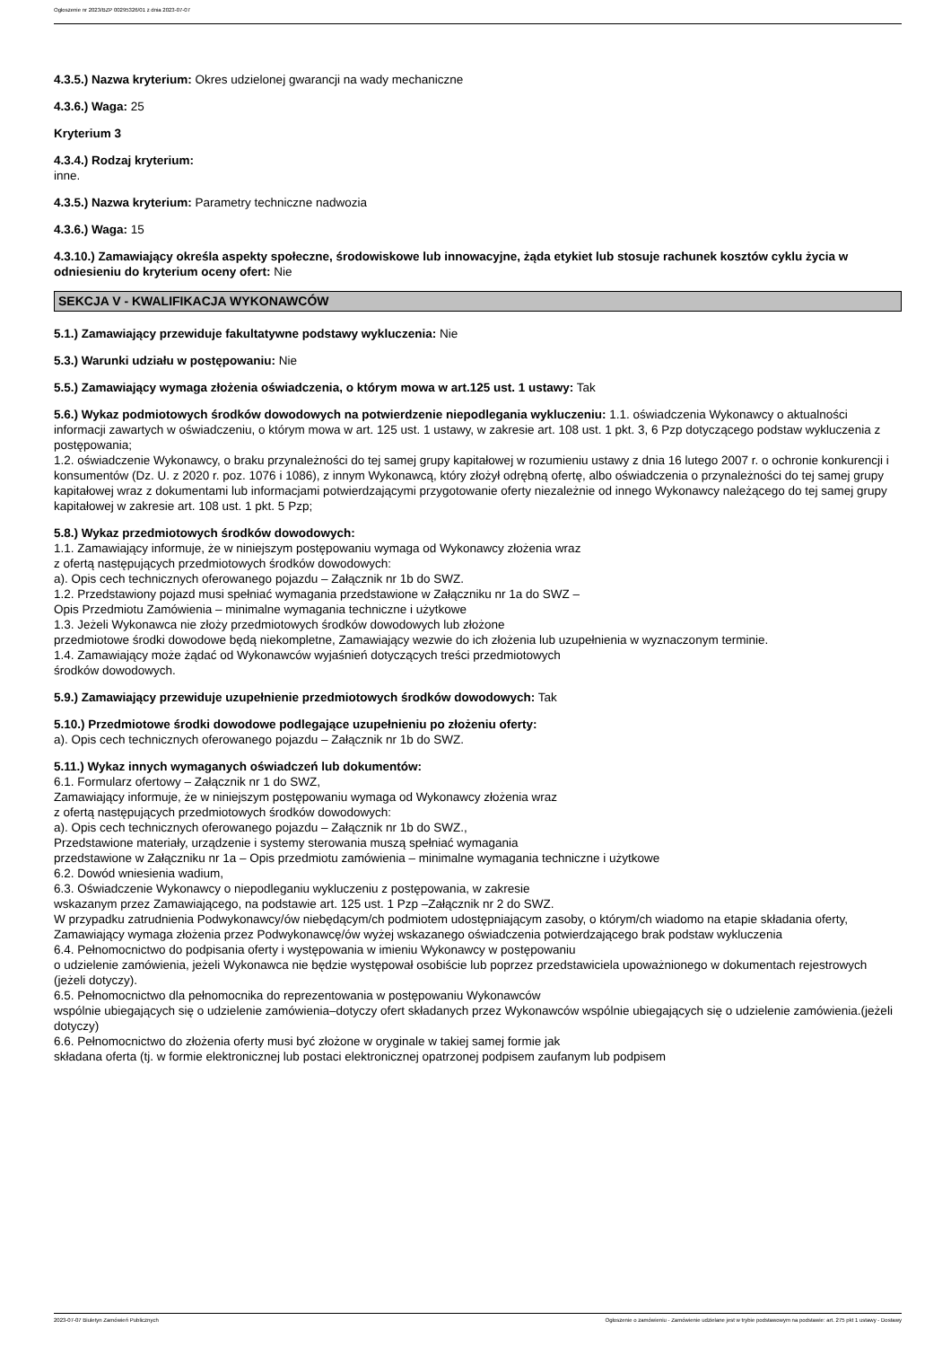Ogłoszenie nr 2023/BZP 00295326/01 z dnia 2023-07-07
4.3.5.) Nazwa kryterium: Okres udzielonej gwarancji na wady mechaniczne
4.3.6.) Waga: 25
Kryterium 3
4.3.4.) Rodzaj kryterium:
inne.
4.3.5.) Nazwa kryterium: Parametry techniczne nadwozia
4.3.6.) Waga: 15
4.3.10.) Zamawiający określa aspekty społeczne, środowiskowe lub innowacyjne, żąda etykiet lub stosuje rachunek kosztów cyklu życia w odniesieniu do kryterium oceny ofert: Nie
SEKCJA V - KWALIFIKACJA WYKONAWCÓW
5.1.) Zamawiający przewiduje fakultatywne podstawy wykluczenia: Nie
5.3.) Warunki udziału w postępowaniu: Nie
5.5.) Zamawiający wymaga złożenia oświadczenia, o którym mowa w art.125 ust. 1 ustawy: Tak
5.6.) Wykaz podmiotowych środków dowodowych na potwierdzenie niepodlegania wykluczeniu: 1.1. oświadczenia Wykonawcy o aktualności informacji zawartych w oświadczeniu, o którym mowa w art. 125 ust. 1 ustawy, w zakresie art. 108 ust. 1 pkt. 3, 6 Pzp dotyczącego podstaw wykluczenia z postępowania;
1.2. oświadczenie Wykonawcy, o braku przynależności do tej samej grupy kapitałowej w rozumieniu ustawy z dnia 16 lutego 2007 r. o ochronie konkurencji i konsumentów (Dz. U. z 2020 r. poz. 1076 i 1086), z innym Wykonawcą, który złożył odrębną ofertę, albo oświadczenia o przynależności do tej samej grupy kapitałowej wraz z dokumentami lub informacjami potwierdzającymi przygotowanie oferty niezależnie od innego Wykonawcy należącego do tej samej grupy kapitałowej w zakresie art. 108 ust. 1 pkt. 5 Pzp;
5.8.) Wykaz przedmiotowych środków dowodowych:
1.1. Zamawiający informuje, że w niniejszym postępowaniu wymaga od Wykonawcy złożenia wraz
z ofertą następujących przedmiotowych środków dowodowych:
a). Opis cech technicznych oferowanego pojazdu – Załącznik nr 1b do SWZ.
1.2. Przedstawiony pojazd musi spełniać wymagania przedstawione w Załączniku nr 1a do SWZ –
Opis Przedmiotu Zamówienia – minimalne wymagania techniczne i użytkowe
1.3. Jeżeli Wykonawca nie złoży przedmiotowych środków dowodowych lub złożone
przedmiotowe środki dowodowe będą niekompletne, Zamawiający wezwie do ich złożenia lub uzupełnienia w wyznaczonym terminie.
1.4. Zamawiający może żądać od Wykonawców wyjaśnień dotyczących treści przedmiotowych
środków dowodowych.
5.9.) Zamawiający przewiduje uzupełnienie przedmiotowych środków dowodowych: Tak
5.10.) Przedmiotowe środki dowodowe podlegające uzupełnieniu po złożeniu oferty:
a). Opis cech technicznych oferowanego pojazdu – Załącznik nr 1b do SWZ.
5.11.) Wykaz innych wymaganych oświadczeń lub dokumentów:
6.1. Formularz ofertowy – Załącznik nr 1 do SWZ,
Zamawiający informuje, że w niniejszym postępowaniu wymaga od Wykonawcy złożenia wraz
z ofertą następujących przedmiotowych środków dowodowych:
a). Opis cech technicznych oferowanego pojazdu – Załącznik nr 1b do SWZ.,
Przedstawione materiały, urządzenie i systemy sterowania muszą spełniać wymagania
przedstawione w Załączniku nr 1a – Opis przedmiotu zamówienia – minimalne wymagania techniczne i użytkowe
6.2. Dowód wniesienia wadium,
6.3. Oświadczenie Wykonawcy o niepodleganiu wykluczeniu z postępowania, w zakresie
wskazanym przez Zamawiającego, na podstawie art. 125 ust. 1 Pzp –Załącznik nr 2 do SWZ.
W przypadku zatrudnienia Podwykonawcy/ów niebędącym/ch podmiotem udostępniającym zasoby, o którym/ch wiadomo na etapie składania oferty, Zamawiający wymaga złożenia przez Podwykonawcę/ów wyżej wskazanego oświadczenia potwierdzającego brak podstaw wykluczenia
6.4. Pełnomocnictwo do podpisania oferty i występowania w imieniu Wykonawcy w postępowaniu
o udzielenie zamówienia, jeżeli Wykonawca nie będzie występował osobiście lub poprzez przedstawiciela upoważnionego w dokumentach rejestrowych (jeżeli dotyczy).
6.5. Pełnomocnictwo dla pełnomocnika do reprezentowania w postępowaniu Wykonawców
wspólnie ubiegających się o udzielenie zamówienia–dotyczy ofert składanych przez Wykonawców wspólnie ubiegających się o udzielenie zamówienia.(jeżeli dotyczy)
6.6. Pełnomocnictwo do złożenia oferty musi być złożone w oryginale w takiej samej formie jak
składana oferta (tj. w formie elektronicznej lub postaci elektronicznej opatrzonej podpisem zaufanym lub podpisem
2023-07-07 Biuletyn Zamówień Publicznych Ogłoszenie o zamówieniu - Zamówienie udzielane jest w trybie podstawowym na podstawie: art. 275 pkt 1 ustawy - Dostawy